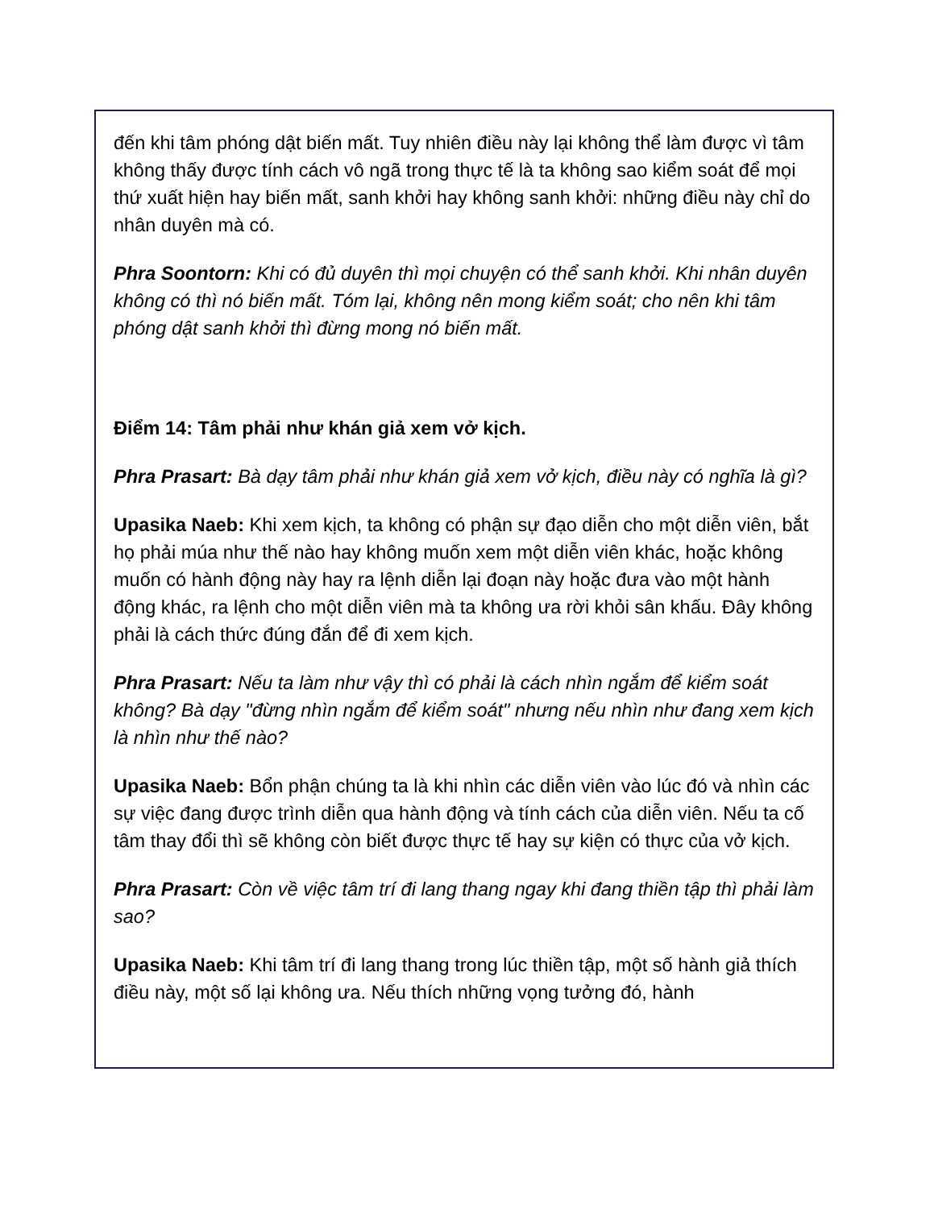đến khi tâm phóng dật biến mất. Tuy nhiên điều này lại không thể làm được vì tâm không thấy được tính cách vô ngã trong thực tế là ta không sao kiểm soát để mọi thứ xuất hiện hay biến mất, sanh khởi hay không sanh khởi: những điều này chỉ do nhân duyên mà có.
Phra Soontorn: Khi có đủ duyên thì mọi chuyện có thể sanh khởi. Khi nhân duyên không có thì nó biến mất. Tóm lại, không nên mong kiểm soát; cho nên khi tâm phóng dật sanh khởi thì đừng mong nó biến mất.
Điểm 14: Tâm phải như khán giả xem vở kịch.
Phra Prasart: Bà dạy tâm phải như khán giả xem vở kịch, điều này có nghĩa là gì?
Upasika Naeb: Khi xem kịch, ta không có phận sự đạo diễn cho một diễn viên, bắt họ phải múa như thế nào hay không muốn xem một diễn viên khác, hoặc không muốn có hành động này hay ra lệnh diễn lại đoạn này hoặc đưa vào một hành động khác, ra lệnh cho một diễn viên mà ta không ưa rời khỏi sân khấu. Đây không phải là cách thức đúng đắn để đi xem kịch.
Phra Prasart: Nếu ta làm như vậy thì có phải là cách nhìn ngắm để kiểm soát không? Bà dạy "đừng nhìn ngắm để kiểm soát" nhưng nếu nhìn như đang xem kịch là nhìn như thế nào?
Upasika Naeb: Bổn phận chúng ta là khi nhìn các diễn viên vào lúc đó và nhìn các sự việc đang được trình diễn qua hành động và tính cách của diễn viên. Nếu ta cố tâm thay đổi thì sẽ không còn biết được thực tế hay sự kiện có thực của vở kịch.
Phra Prasart: Còn về việc tâm trí đi lang thang ngay khi đang thiền tập thì phải làm sao?
Upasika Naeb: Khi tâm trí đi lang thang trong lúc thiền tập, một số hành giả thích điều này, một số lại không ưa. Nếu thích những vọng tưởng đó, hành